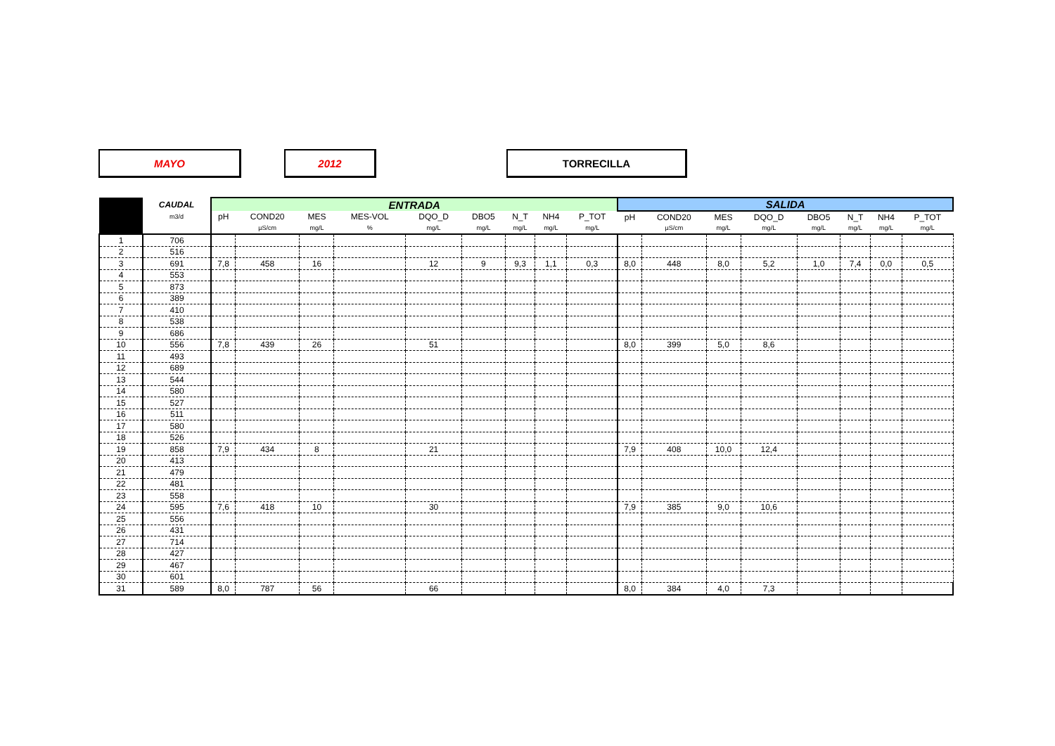MAYO 2012 TORRECILLA
| | CAUDAL | ENTRADA | | | | | | | | | SALIDA | | | | | | | |
| --- | --- | --- | --- | --- | --- | --- | --- | --- | --- | --- | --- | --- | --- | --- | --- | --- | --- | --- |
| | m3/d | pH | COND20 | MES | MES-VOL | DQO_D | DBO5 | N_T | NH4 | P_TOT | pH | COND20 | MES | DQO_D | DBO5 | N_T | NH4 | P_TOT |
| | | | µS/cm | mg/L | % | mg/L | mg/L | mg/L | mg/L | mg/L | | µS/cm | mg/L | mg/L | mg/L | mg/L | mg/L | mg/L |
| 1 | 706 | | | | | | | | | | | | | | | | | |
| 2 | 516 | | | | | | | | | | | | | | | | | |
| 3 | 691 | 7,8 | 458 | 16 | | 12 | 9 | 9,3 | 1,1 | 0,3 | 8,0 | 448 | 8,0 | 5,2 | 1,0 | 7,4 | 0,0 | 0,5 |
| 4 | 553 | | | | | | | | | | | | | | | | | |
| 5 | 873 | | | | | | | | | | | | | | | | | |
| 6 | 389 | | | | | | | | | | | | | | | | | |
| 7 | 410 | | | | | | | | | | | | | | | | | |
| 8 | 538 | | | | | | | | | | | | | | | | | |
| 9 | 686 | | | | | | | | | | | | | | | | | |
| 10 | 556 | 7,8 | 439 | 26 | | 51 | | | | | 8,0 | 399 | 5,0 | 8,6 | | | | |
| 11 | 493 | | | | | | | | | | | | | | | | | |
| 12 | 689 | | | | | | | | | | | | | | | | | |
| 13 | 544 | | | | | | | | | | | | | | | | | |
| 14 | 580 | | | | | | | | | | | | | | | | | |
| 15 | 527 | | | | | | | | | | | | | | | | | |
| 16 | 511 | | | | | | | | | | | | | | | | | |
| 17 | 580 | | | | | | | | | | | | | | | | | |
| 18 | 526 | | | | | | | | | | | | | | | | | |
| 19 | 858 | 7,9 | 434 | 8 | | 21 | | | | | 7,9 | 408 | 10,0 | 12,4 | | | | |
| 20 | 413 | | | | | | | | | | | | | | | | | |
| 21 | 479 | | | | | | | | | | | | | | | | | |
| 22 | 481 | | | | | | | | | | | | | | | | | |
| 23 | 558 | | | | | | | | | | | | | | | | | |
| 24 | 595 | 7,6 | 418 | 10 | | 30 | | | | | 7,9 | 385 | 9,0 | 10,6 | | | | |
| 25 | 556 | | | | | | | | | | | | | | | | | |
| 26 | 431 | | | | | | | | | | | | | | | | | |
| 27 | 714 | | | | | | | | | | | | | | | | | |
| 28 | 427 | | | | | | | | | | | | | | | | | |
| 29 | 467 | | | | | | | | | | | | | | | | | |
| 30 | 601 | | | | | | | | | | | | | | | | | |
| 31 | 589 | 8,0 | 787 | 56 | | 66 | | | | | 8,0 | 384 | 4,0 | 7,3 | | | | |